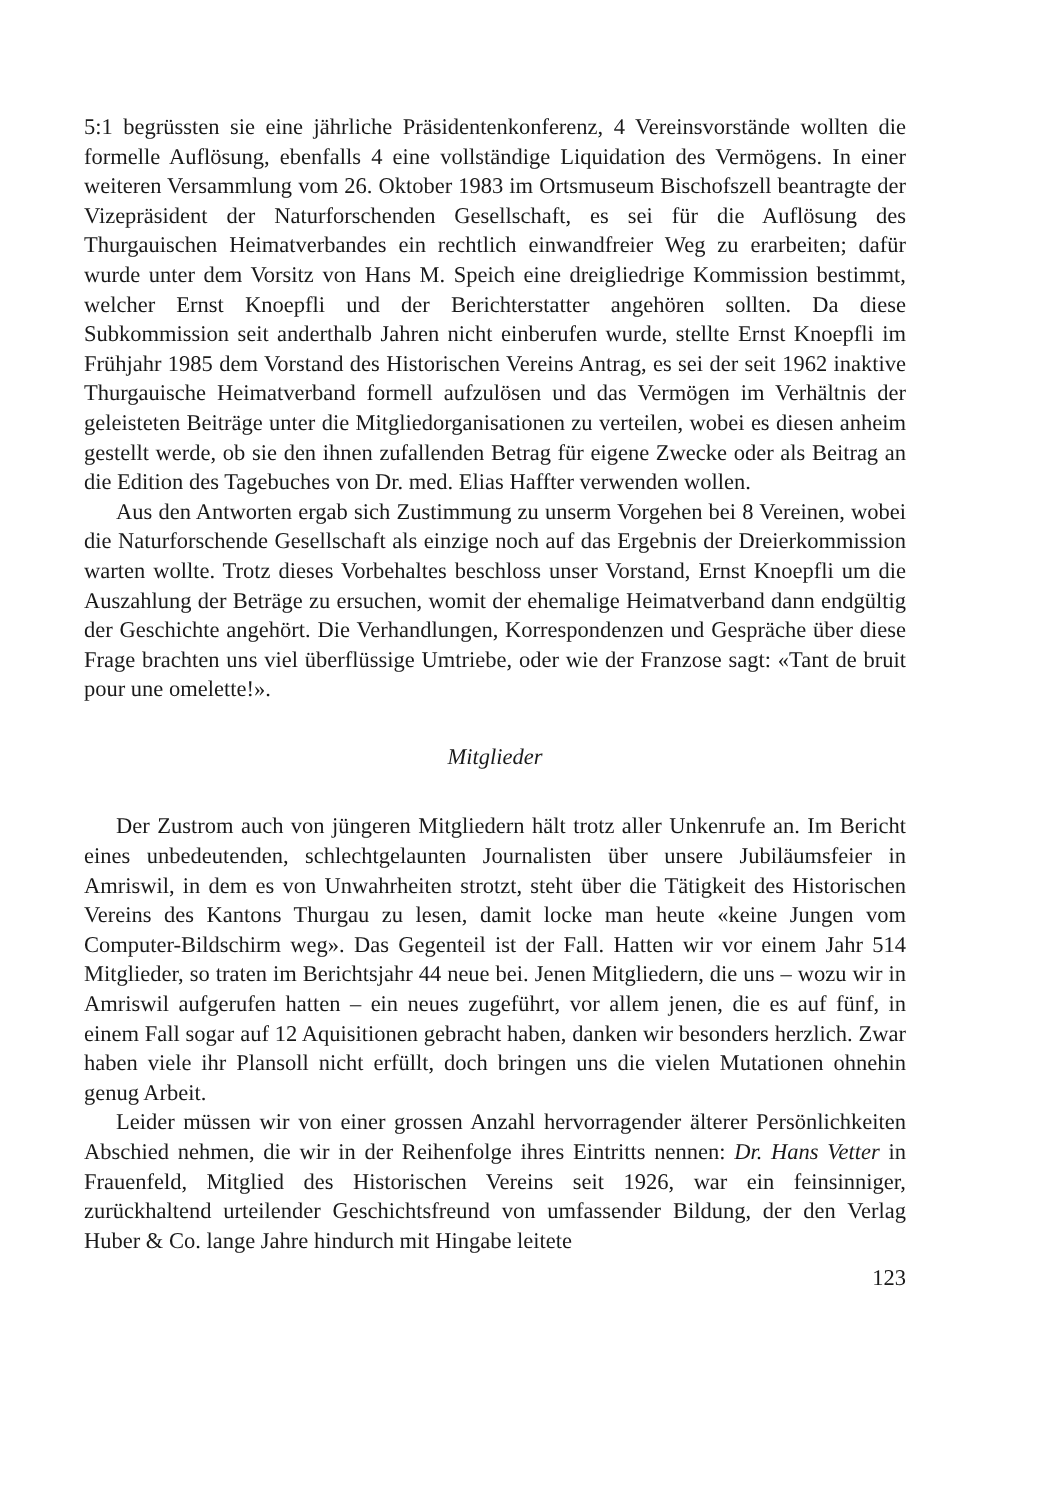5:1 begrüssten sie eine jährliche Präsidentenkonferenz, 4 Vereinsvorstände wollten die formelle Auflösung, ebenfalls 4 eine vollständige Liquidation des Vermögens. In einer weiteren Versammlung vom 26. Oktober 1983 im Ortsmuseum Bischofszell beantragte der Vizepräsident der Naturforschenden Gesellschaft, es sei für die Auflösung des Thurgauischen Heimatverbandes ein rechtlich einwandfreier Weg zu erarbeiten; dafür wurde unter dem Vorsitz von Hans M. Speich eine dreigliedrige Kommission bestimmt, welcher Ernst Knoepfli und der Berichterstatter angehören sollten. Da diese Subkommission seit anderthalb Jahren nicht einberufen wurde, stellte Ernst Knoepfli im Frühjahr 1985 dem Vorstand des Historischen Vereins Antrag, es sei der seit 1962 inaktive Thurgauische Heimatverband formell aufzulösen und das Vermögen im Verhältnis der geleisteten Beiträge unter die Mitgliedorganisationen zu verteilen, wobei es diesen anheim gestellt werde, ob sie den ihnen zufallenden Betrag für eigene Zwecke oder als Beitrag an die Edition des Tagebuches von Dr. med. Elias Haffter verwenden wollen.
Aus den Antworten ergab sich Zustimmung zu unserm Vorgehen bei 8 Vereinen, wobei die Naturforschende Gesellschaft als einzige noch auf das Ergebnis der Dreierkommission warten wollte. Trotz dieses Vorbehaltes beschloss unser Vorstand, Ernst Knoepfli um die Auszahlung der Beträge zu ersuchen, womit der ehemalige Heimatverband dann endgültig der Geschichte angehört. Die Verhandlungen, Korrespondenzen und Gespräche über diese Frage brachten uns viel überflüssige Umtriebe, oder wie der Franzose sagt: «Tant de bruit pour une omelette!».
Mitglieder
Der Zustrom auch von jüngeren Mitgliedern hält trotz aller Unkenrufe an. Im Bericht eines unbedeutenden, schlechtgelaunten Journalisten über unsere Jubiläumsfeier in Amriswil, in dem es von Unwahrheiten strotzt, steht über die Tätigkeit des Historischen Vereins des Kantons Thurgau zu lesen, damit locke man heute «keine Jungen vom Computer-Bildschirm weg». Das Gegenteil ist der Fall. Hatten wir vor einem Jahr 514 Mitglieder, so traten im Berichtsjahr 44 neue bei. Jenen Mitgliedern, die uns – wozu wir in Amriswil aufgerufen hatten – ein neues zugeführt, vor allem jenen, die es auf fünf, in einem Fall sogar auf 12 Aquisitionen gebracht haben, danken wir besonders herzlich. Zwar haben viele ihr Plansoll nicht erfüllt, doch bringen uns die vielen Mutationen ohnehin genug Arbeit.
Leider müssen wir von einer grossen Anzahl hervorragender älterer Persönlichkeiten Abschied nehmen, die wir in der Reihenfolge ihres Eintritts nennen: Dr. Hans Vetter in Frauenfeld, Mitglied des Historischen Vereins seit 1926, war ein feinsinniger, zurückhaltend urteilender Geschichtsfreund von umfassender Bildung, der den Verlag Huber & Co. lange Jahre hindurch mit Hingabe leitete
123